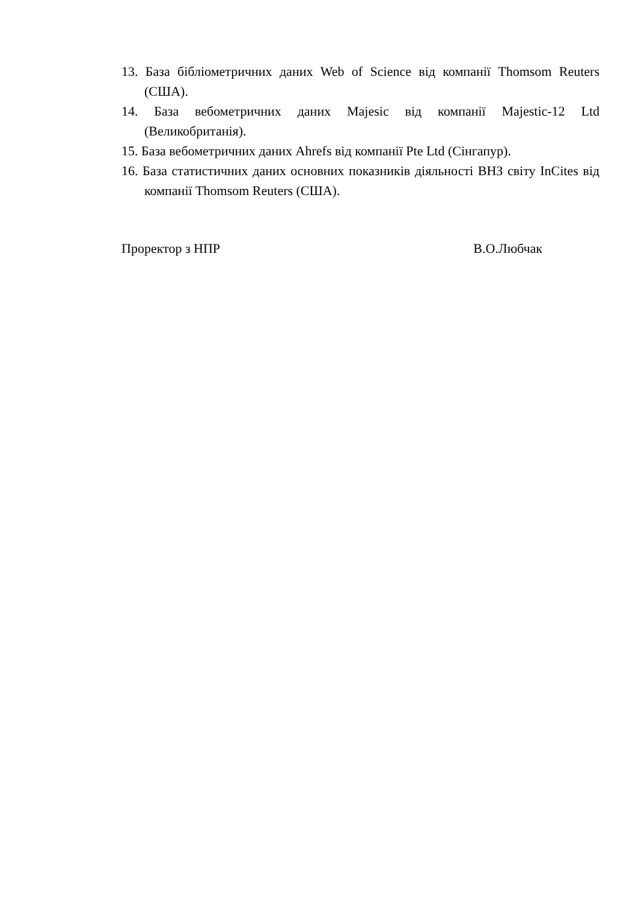13. База бібліометричних даних Web of Science від компанії Thomsom Reuters (США).
14. База вебометричних даних Majesic від компанії Majestic-12 Ltd (Великобританія).
15. База вебометричних даних Ahrefs від компанії Pte Ltd (Сінгапур).
16. База статистичних даних основних показників діяльності ВНЗ світу InCites від компанії Thomsom Reuters (США).
Проректор з НПР В.О.Любчак